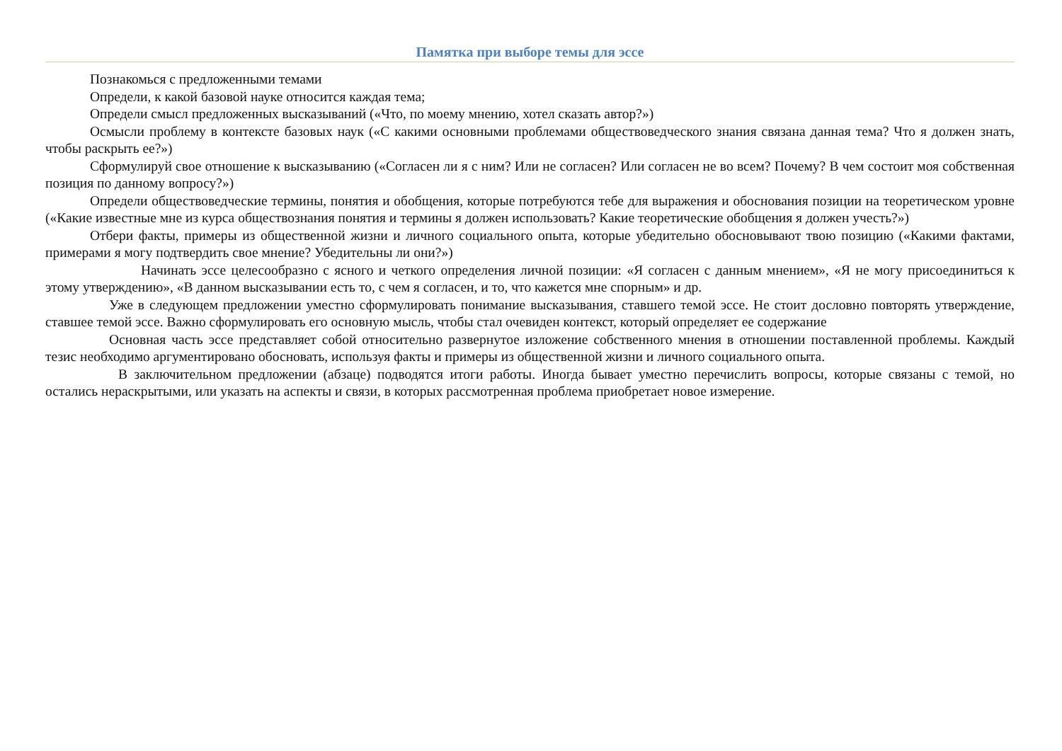Памятка при выборе темы для эссе
Познакомься с предложенными темами
Определи, к какой базовой науке относится каждая тема;
Определи смысл предложенных высказываний («Что, по моему мнению, хотел сказать автор?»)
Осмысли проблему в контексте базовых наук («С какими основными проблемами обществоведческого знания связана данная тема? Что я должен знать, чтобы раскрыть ее?»)
Сформулируй свое отношение к высказыванию («Согласен ли я с ним? Или не согласен? Или согласен не во всем? Почему? В чем состоит моя собственная позиция по данному вопросу?»)
Определи обществоведческие термины, понятия и обобщения, которые потребуются тебе для выражения и обоснования позиции на теоретическом уровне («Какие известные мне из курса обществознания понятия и термины я должен использовать? Какие теоретические обобщения я должен учесть?»)
Отбери факты, примеры из общественной жизни и личного социального опыта, которые убедительно обосновывают твою позицию («Какими фактами, примерами я могу подтвердить свое мнение? Убедительны ли они?»)
Начинать эссе целесообразно с ясного и четкого определения личной позиции: «Я согласен с данным мнением», «Я не могу присоединиться к этому утверждению», «В данном высказывании есть то, с чем я согласен, и то, что кажется мне спорным» и др.
Уже в следующем предложении уместно сформулировать понимание высказывания, ставшего темой эссе. Не стоит дословно повторять утверждение, ставшее темой эссе. Важно сформулировать его основную мысль, чтобы стал очевиден контекст, который определяет ее содержание
Основная часть эссе представляет собой относительно развернутое изложение собственного мнения в отношении поставленной проблемы. Каждый тезис необходимо аргументировано обосновать, используя факты и примеры из общественной жизни и личного социального опыта.
В заключительном предложении (абзаце) подводятся итоги работы. Иногда бывает уместно перечислить вопросы, которые связаны с темой, но остались нераскрытыми, или указать на аспекты и связи, в которых рассмотренная проблема приобретает новое измерение.